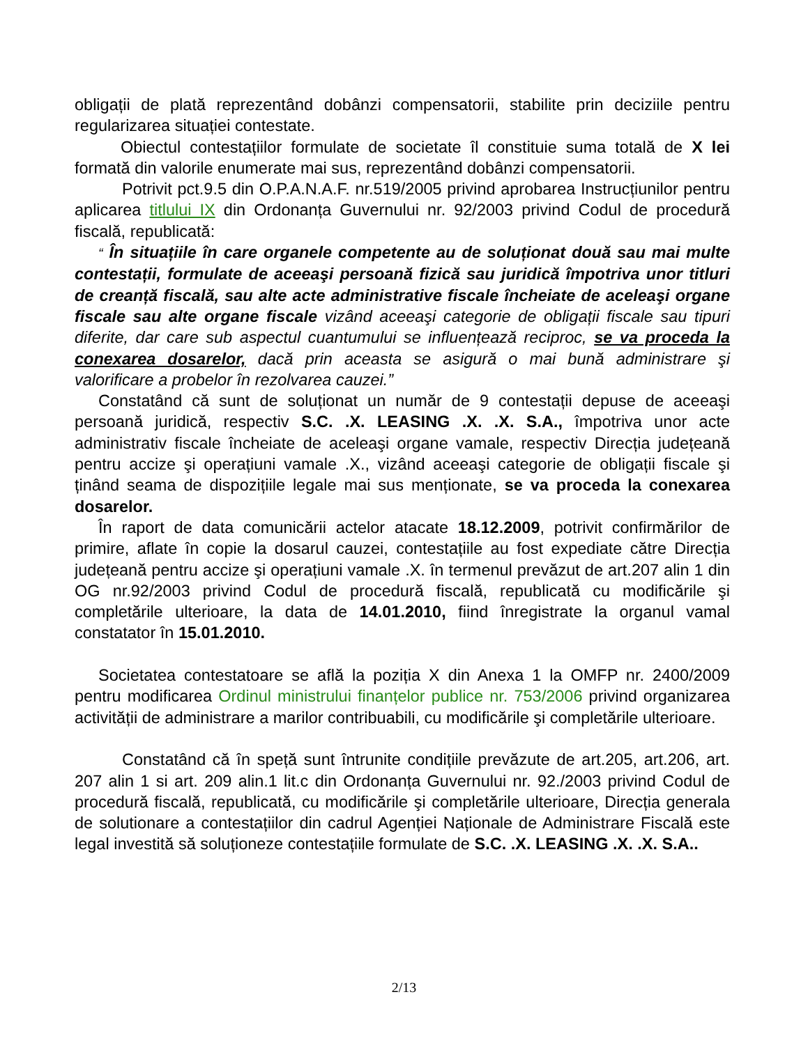obligații de plată reprezentând dobânzi compensatorii, stabilite prin deciziile pentru regularizarea situației contestate.
Obiectul contestațiilor formulate de societate îl constituie suma totală de X lei formată din valorile enumerate mai sus, reprezentând dobânzi compensatorii.
Potrivit pct.9.5 din O.P.A.N.A.F. nr.519/2005 privind aprobarea Instrucțiunilor pentru aplicarea titlului IX din Ordonanța Guvernului nr. 92/2003 privind Codul de procedură fiscală, republicată:
“ În situațiile în care organele competente au de soluționat două sau mai multe contestații, formulate de aceeaşi persoană fizică sau juridică împotriva unor titluri de creanță fiscală, sau alte acte administrative fiscale încheiate de aceleaşi organe fiscale sau alte organe fiscale vizând aceeaşi categorie de obligații fiscale sau tipuri diferite, dar care sub aspectul cuantumului se influențează reciproc, se va proceda la conexarea dosarelor, dacă prin aceasta se asigură o mai bună administrare şi valorificare a probelor în rezolvarea cauzei.”
Constatând că sunt de soluționat un număr de 9 contestații depuse de aceeaşi persoană juridică, respectiv S.C. .X. LEASING .X. .X. S.A., împotriva unor acte administrativ fiscale încheiate de aceleaşi organe vamale, respectiv Direcția județeană pentru accize şi operațiuni vamale .X., vizând aceeaşi categorie de obligații fiscale şi ținând seama de dispozițiile legale mai sus menționate, se va proceda la conexarea dosarelor.
În raport de data comunicării actelor atacate 18.12.2009, potrivit confirmărilor de primire, aflate în copie la dosarul cauzei, contestațiile au fost expediate către Direcția județeană pentru accize şi operațiuni vamale .X. în termenul prevăzut de art.207 alin 1 din OG nr.92/2003 privind Codul de procedură fiscală, republicată cu modificările şi completările ulterioare, la data de 14.01.2010, fiind înregistrate la organul vamal constatator în 15.01.2010.
Societatea contestatoare se află la poziția X din Anexa 1 la OMFP nr. 2400/2009 pentru modificarea Ordinul ministrului finanțelor publice nr. 753/2006 privind organizarea activității de administrare a marilor contribuabili, cu modificările şi completările ulterioare.
Constatând că în speță sunt întrunite condițiile prevăzute de art.205, art.206, art. 207 alin 1 si art. 209 alin.1 lit.c din Ordonanța Guvernului nr. 92./2003 privind Codul de procedură fiscală, republicată, cu modificările şi completările ulterioare, Direcția generala de solutionare a contestațiilor din cadrul Agenției Naționale de Administrare Fiscală este legal investită să soluționeze contestațiile formulate de S.C. .X. LEASING .X. .X. S.A..
2/13